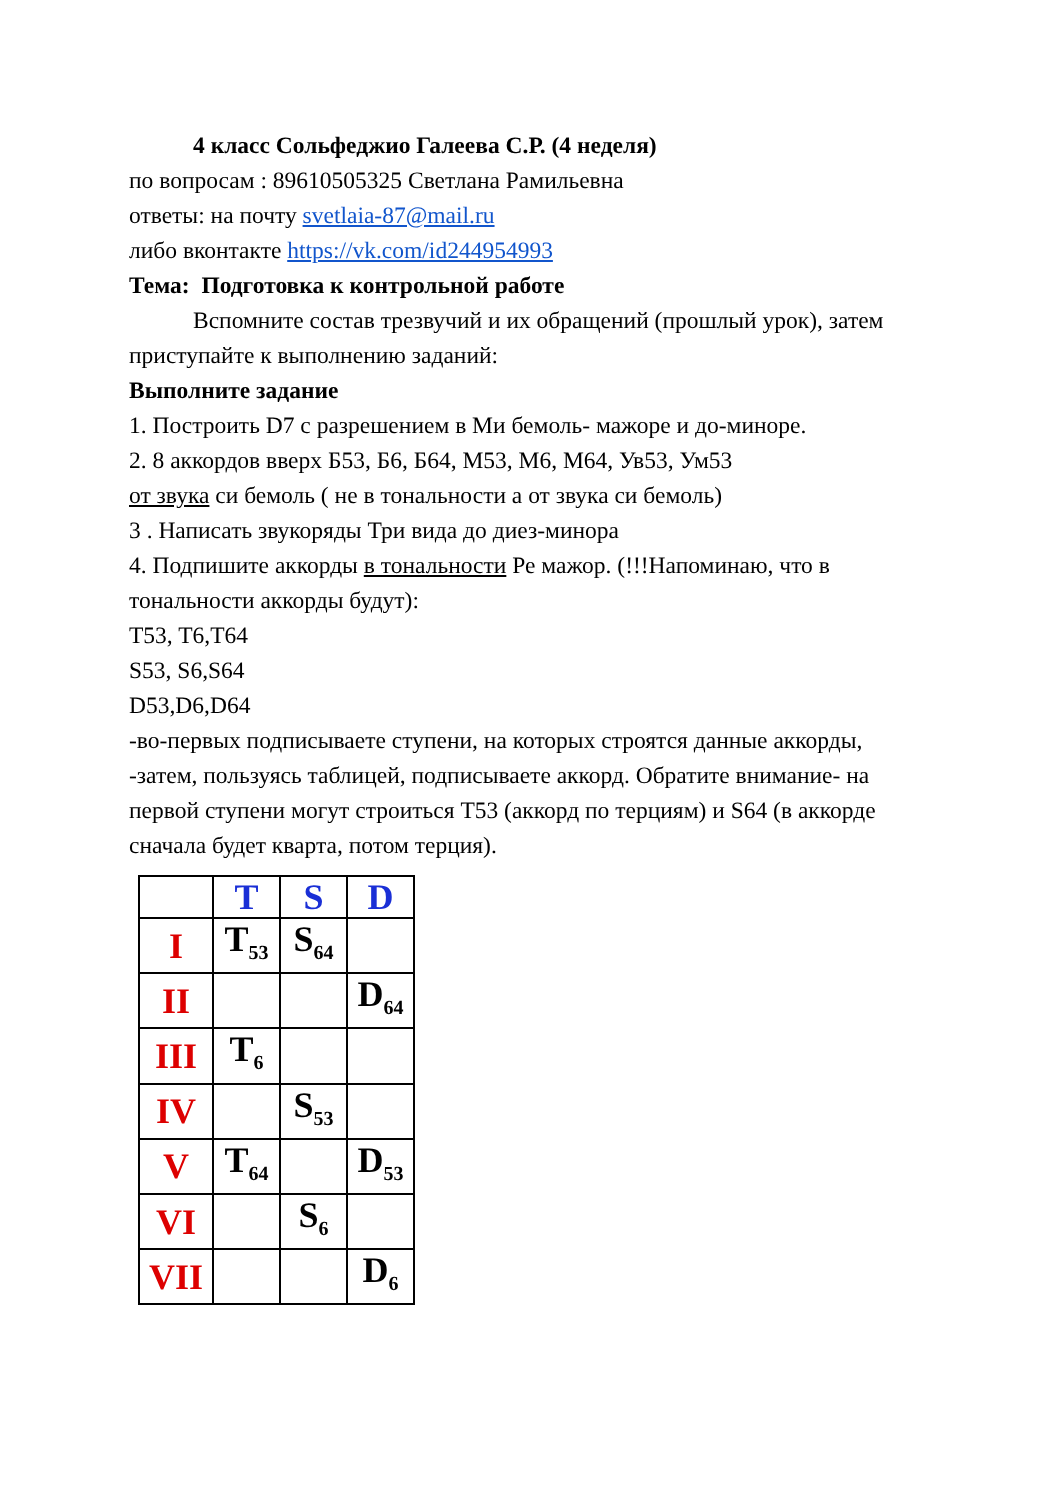4 класс Сольфеджио Галеева С.Р. (4 неделя)
по вопросам : 89610505325 Светлана Рамильевна
ответы: на почту svetlaia-87@mail.ru
либо вконтакте https://vk.com/id244954993
Тема: Подготовка к контрольной работе
Вспомните состав трезвучий и их обращений (прошлый урок), затем приступайте к выполнению заданий:
Выполните задание
1. Построить D7 с разрешением в Ми бемоль- мажоре и до-миноре.
2. 8 аккордов вверх Б53, Б6, Б64, М53, М6, М64, Ув53, Ум53
от звука си бемоль ( не в тональности а от звука си бемоль)
3 . Написать звукоряды Три вида до диез-минора
4. Подпишите аккорды в тональности Ре мажор. (!!!Напоминаю, что в тональности аккорды будут):
T53, T6,T64
S53, S6,S64
D53,D6,D64
-во-первых подписываете ступени, на которых строятся данные аккорды,
-затем, пользуясь таблицей, подписываете аккорд. Обратите внимание- на первой ступени могут строиться T53 (аккорд по терциям) и S64 (в аккорде сначала будет кварта, потом терция).
| | T | S | D |
| I | T<sub>53</sub> | S<sub>64</sub> | |
| II | | | D<sub>64</sub> |
| III | T<sub>6</sub> | | |
| IV | | S<sub>53</sub> | |
| V | T<sub>64</sub> | | D<sub>53</sub> |
| VI | | S<sub>6</sub> | |
| VII | | | D<sub>6</sub> |